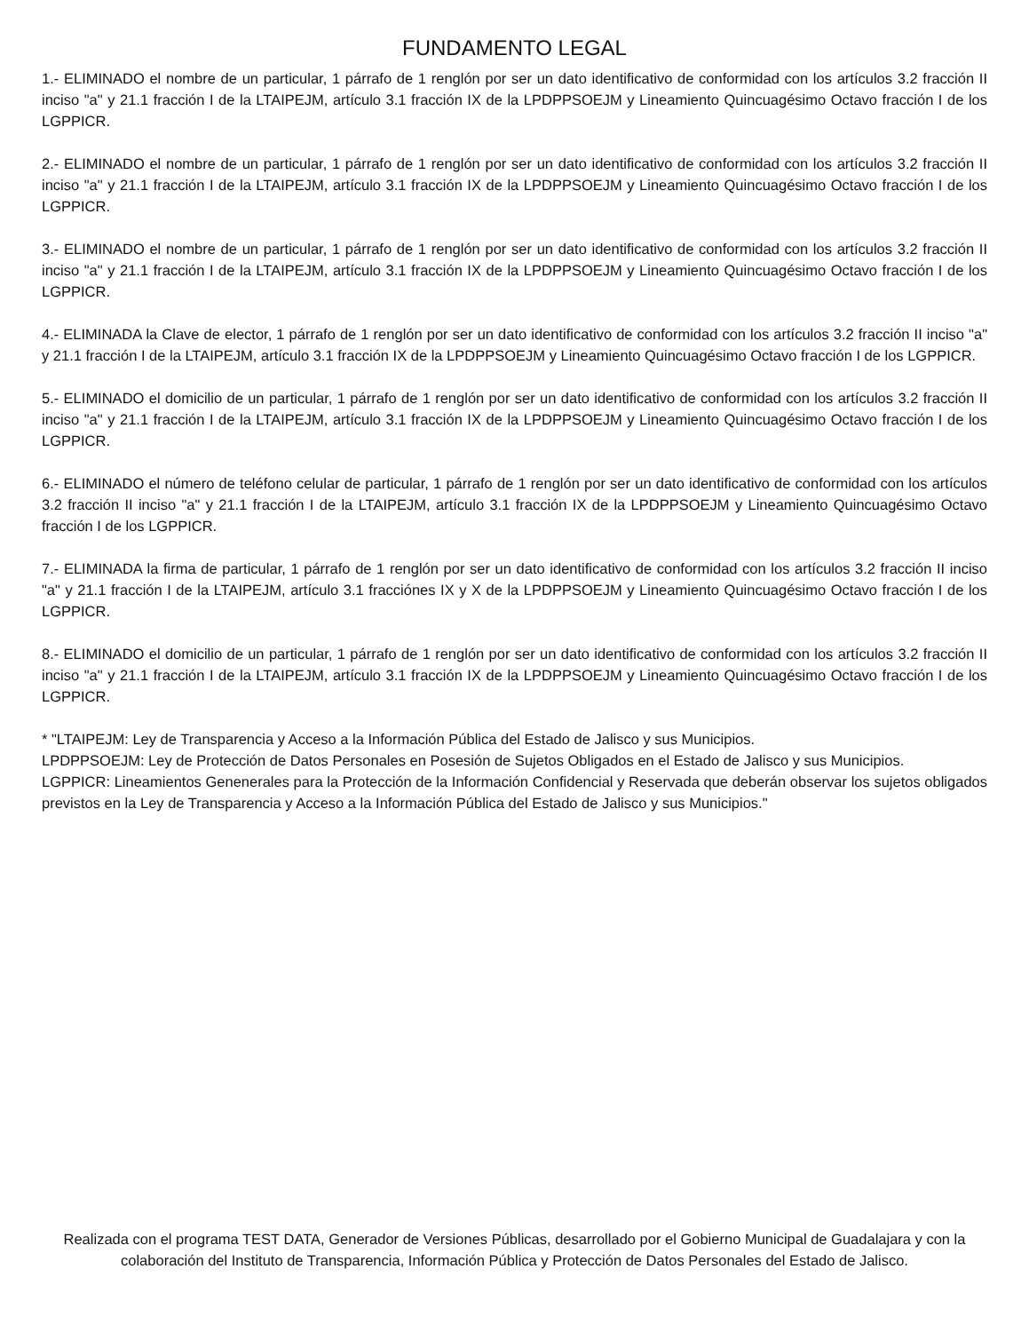FUNDAMENTO LEGAL
1.- ELIMINADO el nombre de un particular, 1 párrafo de 1 renglón por ser un dato identificativo de conformidad con los artículos 3.2 fracción II inciso "a" y 21.1 fracción I de la LTAIPEJM, artículo 3.1 fracción IX de la LPDPPSOEJM y Lineamiento Quincuagésimo Octavo fracción I de los LGPPICR.
2.- ELIMINADO el nombre de un particular, 1 párrafo de 1 renglón por ser un dato identificativo de conformidad con los artículos 3.2 fracción II inciso "a" y 21.1 fracción I de la LTAIPEJM, artículo 3.1 fracción IX de la LPDPPSOEJM y Lineamiento Quincuagésimo Octavo fracción I de los LGPPICR.
3.- ELIMINADO el nombre de un particular, 1 párrafo de 1 renglón por ser un dato identificativo de conformidad con los artículos 3.2 fracción II inciso "a" y 21.1 fracción I de la LTAIPEJM, artículo 3.1 fracción IX de la LPDPPSOEJM y Lineamiento Quincuagésimo Octavo fracción I de los LGPPICR.
4.- ELIMINADA la Clave de elector, 1 párrafo de 1 renglón por ser un dato identificativo de conformidad con los artículos 3.2 fracción II inciso "a" y 21.1 fracción I de la LTAIPEJM, artículo 3.1 fracción IX de la LPDPPSOEJM y Lineamiento Quincuagésimo Octavo fracción I de los LGPPICR.
5.- ELIMINADO el domicilio de un particular, 1 párrafo de 1 renglón por ser un dato identificativo de conformidad con los artículos 3.2 fracción II inciso "a" y 21.1 fracción I de la LTAIPEJM, artículo 3.1 fracción IX de la LPDPPSOEJM y Lineamiento Quincuagésimo Octavo fracción I de los LGPPICR.
6.- ELIMINADO el número de teléfono celular de particular, 1 párrafo de 1 renglón por ser un dato identificativo de conformidad con los artículos 3.2 fracción II inciso "a" y 21.1 fracción I de la LTAIPEJM, artículo 3.1 fracción IX de la LPDPPSOEJM y Lineamiento Quincuagésimo Octavo fracción I de los LGPPICR.
7.- ELIMINADA la firma de particular, 1 párrafo de 1 renglón por ser un dato identificativo de conformidad con los artículos 3.2 fracción II inciso "a" y 21.1 fracción I de la LTAIPEJM, artículo 3.1 fracciónes IX y X de la LPDPPSOEJM y Lineamiento Quincuagésimo Octavo fracción I de los LGPPICR.
8.- ELIMINADO el domicilio de un particular, 1 párrafo de 1 renglón por ser un dato identificativo de conformidad con los artículos 3.2 fracción II inciso "a" y 21.1 fracción I de la LTAIPEJM, artículo 3.1 fracción IX de la LPDPPSOEJM y Lineamiento Quincuagésimo Octavo fracción I de los LGPPICR.
* "LTAIPEJM: Ley de Transparencia y Acceso a la Información Pública del Estado de Jalisco y sus Municipios.
LPDPPSOEJM: Ley de Protección de Datos Personales en Posesión de Sujetos Obligados en el Estado de Jalisco y sus Municipios.
LGPPICR: Lineamientos Genenerales para la Protección de la Información Confidencial y Reservada que deberán observar los sujetos obligados previstos en la Ley de Transparencia y Acceso a la Información Pública del Estado de Jalisco y sus Municipios."
Realizada con el programa TEST DATA, Generador de Versiones Públicas, desarrollado por el Gobierno Municipal de Guadalajara y con la colaboración del Instituto de Transparencia, Información Pública y Protección de Datos Personales del Estado de Jalisco.